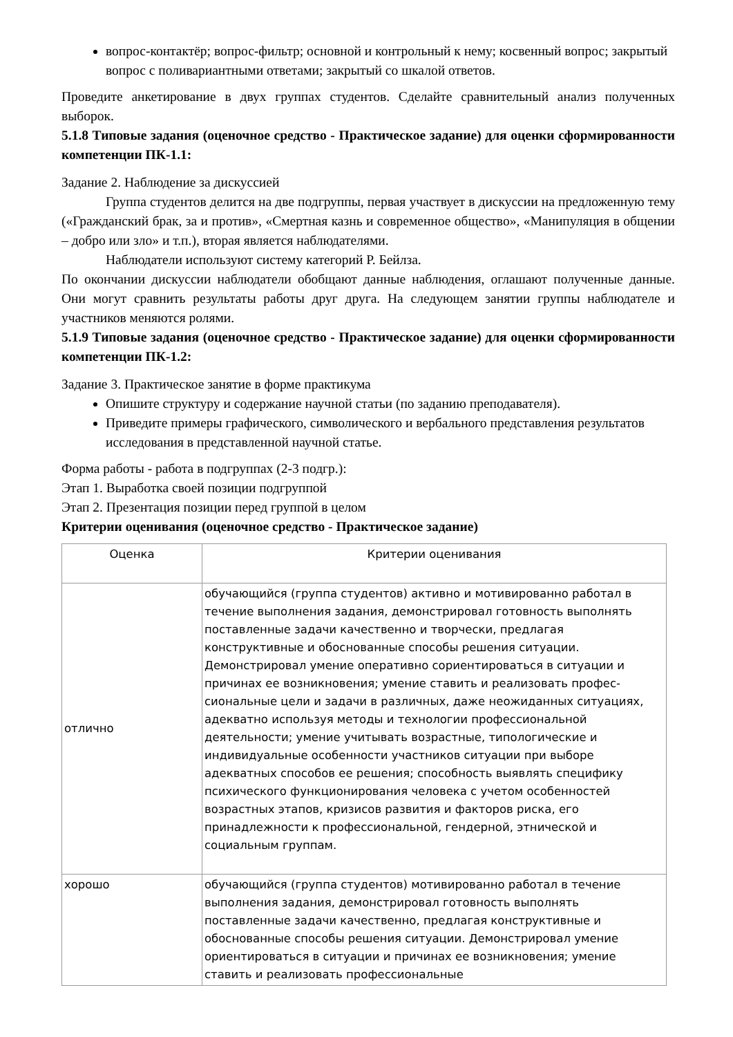вопрос-контактёр; вопрос-фильтр; основной и контрольный к нему; косвенный вопрос; закрытый вопрос с поливариантными ответами; закрытый со шкалой ответов.
Проведите анкетирование в двух группах студентов. Сделайте сравнительный анализ полученных выборок.
5.1.8 Типовые задания (оценочное средство - Практическое задание) для оценки сформированности компетенции ПК-1.1:
Задание 2. Наблюдение за дискуссией
Группа студентов делится на две подгруппы, первая участвует в дискуссии на предложенную тему («Гражданский брак, за и против», «Смертная казнь и современное общество», «Манипуляция в общении – добро или зло» и т.п.), вторая является наблюдателями.
Наблюдатели используют систему категорий Р. Бейлза.
По окончании дискуссии наблюдатели обобщают данные наблюдения, оглашают полученные данные. Они могут сравнить результаты работы друг друга. На следующем занятии группы наблюдателе и участников меняются ролями.
5.1.9 Типовые задания (оценочное средство - Практическое задание) для оценки сформированности компетенции ПК-1.2:
Задание 3. Практическое занятие в форме практикума
Опишите структуру и содержание научной статьи (по заданию преподавателя).
Приведите примеры графического, символического и вербального представления результатов исследования в представленной научной статье.
Форма работы - работа в подгруппах (2-3 подгр.):
Этап 1. Выработка своей позиции подгруппой
Этап 2. Презентация позиции перед группой в целом
Критерии оценивания (оценочное средство - Практическое задание)
| Оценка | Критерии оценивания |
| --- | --- |
| отлично | обучающийся (группа студентов) активно и мотивированно работал в течение выполнения задания, демонстрировал готовность выполнять поставленные задачи качественно и творчески, предлагая конструктивные и обоснованные способы решения ситуации. Демонстрировал умение оперативно сориентироваться в ситуации и причинах ее возникновения; умение ставить и реализовать профес-сиональные цели и задачи в различных, даже неожиданных ситуациях, адекватно используя методы и технологии профессиональной деятельности; умение учитывать возрастные, типологические и индивидуальные особенности участников ситуации при выборе адекватных способов ее решения; способность выявлять специфику психического функционирования человека с учетом особенностей возрастных этапов, кризисов развития и факторов риска, его принадлежности к профессиональной, гендерной, этнической и социальным группам. |
| хорошо | обучающийся (группа студентов) мотивированно работал в течение выполнения задания, демонстрировал готовность выполнять поставленные задачи качественно, предлагая конструктивные и обоснованные способы решения ситуации. Демонстрировал умение ориентироваться в ситуации и причинах ее возникновения; умение ставить и реализовать профессиональные |